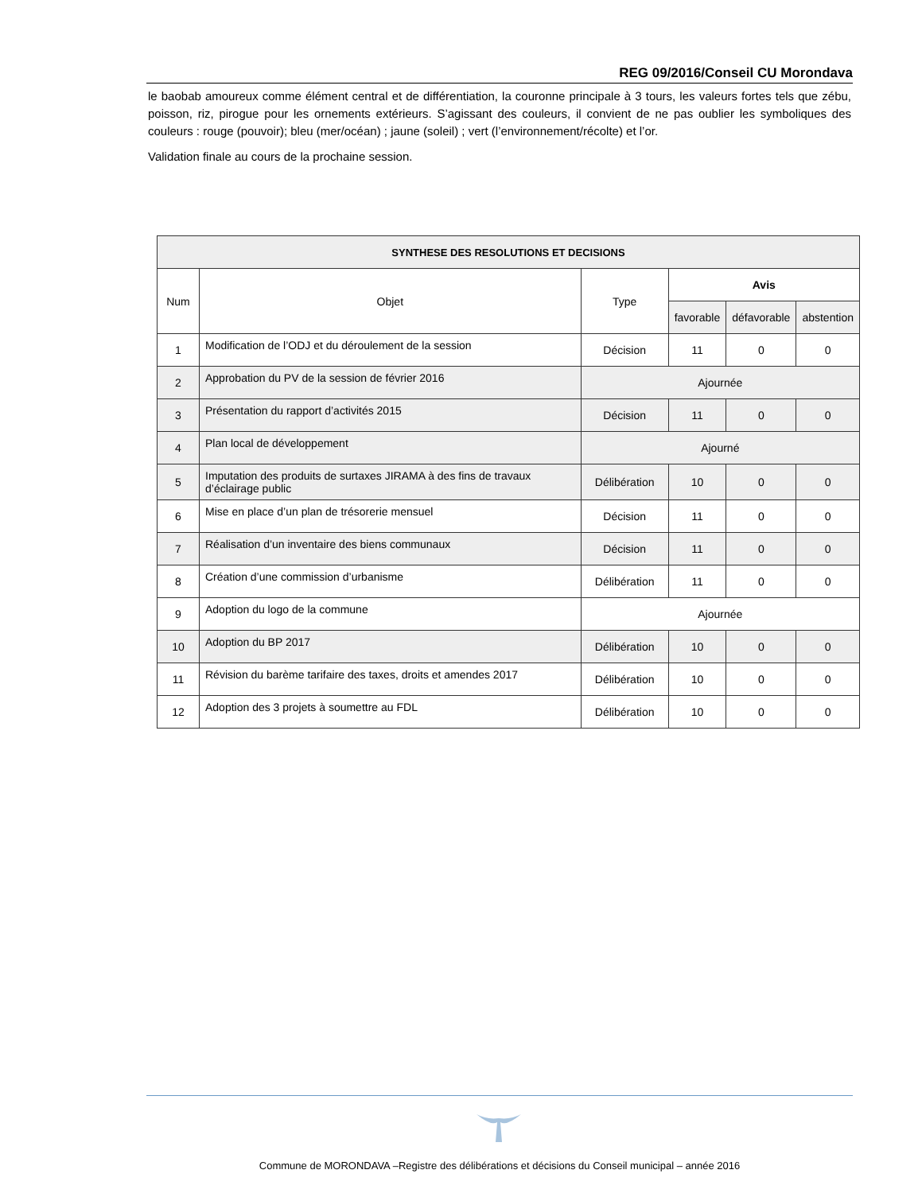REG 09/2016/Conseil CU Morondava
le baobab amoureux comme élément central et de différentiation, la couronne principale à 3 tours, les valeurs fortes tels que zébu, poisson, riz, pirogue pour les ornements extérieurs. S’agissant des couleurs, il convient de ne pas oublier les symboliques des couleurs : rouge (pouvoir); bleu (mer/océan) ; jaune (soleil) ; vert (l’environnement/récolte) et l’or.
Validation finale au cours de la prochaine session.
| SYNTHESE DES RESOLUTIONS ET DECISIONS | | | | | |
| --- | --- | --- | --- | --- | --- |
| Num | Objet | Type | Avis | | |
| | | | favorable | défavorable | abstention |
| 1 | Modification de l’ODJ et du déroulement de la session | Décision | 11 | 0 | 0 |
| 2 | Approbation du PV de la session de février 2016 | Ajournée | | | |
| 3 | Présentation du rapport d’activités 2015 | Décision | 11 | 0 | 0 |
| 4 | Plan local de développement | Ajourné | | | |
| 5 | Imputation des produits de surtaxes JIRAMA à des fins de travaux d’éclairage public | Délibération | 10 | 0 | 0 |
| 6 | Mise en place d’un plan de trésorerie mensuel | Décision | 11 | 0 | 0 |
| 7 | Réalisation d’un inventaire des biens communaux | Décision | 11 | 0 | 0 |
| 8 | Création d’une commission d’urbanisme | Délibération | 11 | 0 | 0 |
| 9 | Adoption du logo de la commune | Ajournée | | | |
| 10 | Adoption du BP 2017 | Délibération | 10 | 0 | 0 |
| 11 | Révision du barème tarifaire des taxes, droits et amendes 2017 | Délibération | 10 | 0 | 0 |
| 12 | Adoption des 3 projets à soumettre au FDL | Délibération | 10 | 0 | 0 |
Commune de MORONDAVA –Registre des délibérations et décisions du Conseil municipal – année 2016